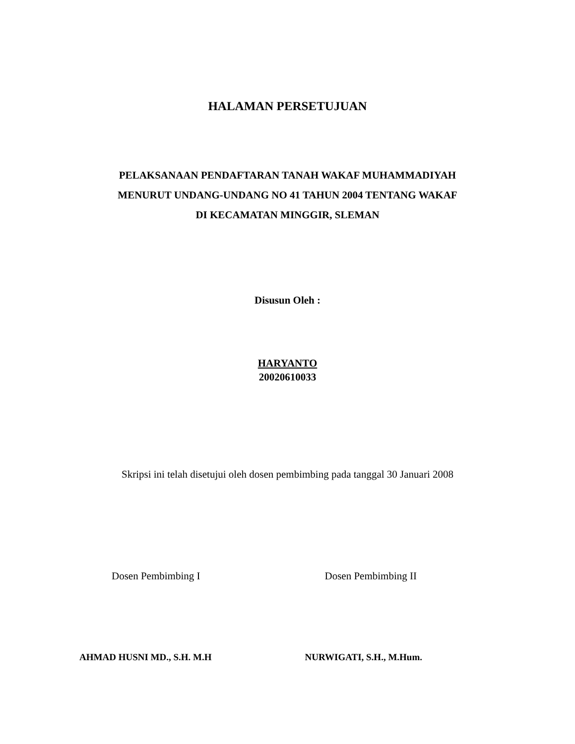HALAMAN PERSETUJUAN
PELAKSANAAN PENDAFTARAN TANAH WAKAF MUHAMMADIYAH
MENURUT UNDANG-UNDANG NO 41 TAHUN 2004 TENTANG WAKAF
DI KECAMATAN MINGGIR, SLEMAN
Disusun Oleh :
HARYANTO
20020610033
Skripsi ini telah disetujui oleh dosen pembimbing pada tanggal 30 Januari 2008
Dosen Pembimbing I Dosen Pembimbing II
AHMAD HUSNI MD., S.H. M.H NURWIGATI, S.H., M.Hum.